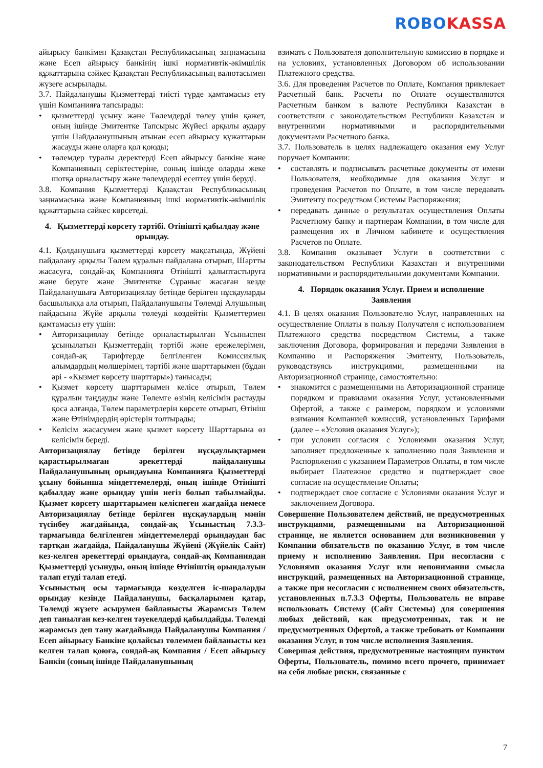ROBO KASSA
айырысу банкімен Қазақстан Республикасының заңнамасына және Есеп айырысу банкінің ішкі нормативтік-әкімшілік құжаттарына сәйкес Қазақстан Республикасының валютасымен жүзеге асырылады.
3.7. Пайдаланушы Қызметтерді тиісті түрде қамтамасыз ету үшін Компанияға тапсырады:
• қызметтерді ұсыну және Төлемдерді төлеу үшін қажет, оның ішінде Эмитентке Тапсырыс Жүйесі арқылы аудару үшін Пайдаланушының атынан есеп айырысу құжаттарын жасауды және оларға қол қоюды;
• төлемдер туралы деректерді Есеп айырысу банкіне және Компанияның серіктестеріне, соның ішінде оларды жеке шотқа орналастыру және төлемдерді есептеу үшін беруді.
3.8. Компания Қызметтерді Қазақстан Республикасының заңнамасына және Компанияның ішкі нормативтік-әкімшілік құжаттарына сәйкес көрсетеді.
4. Қызметтерді көрсету тәртібі. Өтінішті қабылдау және орындау.
4.1. Қолданушыға қызметтерді көрсету мақсатында, Жүйені пайдалану арқылы Төлем құралын пайдалана отырып, Шартты жасасуға, сондай-ақ Компанияға Өтінішті қалыптастыруға және беруге және Эмитентке Сұраныс жасаған кезде Пайдаланушыға Авторизациялау бетінде берілген нұсқауларды басшылыққа ала отырып, Пайдаланушыны Төлемді Алушының пайдасына Жүйе арқылы төлеуді көздейтін Қызметтермен қамтамасыз ету үшін:
• Авторизациялау бетінде орналастырылған Ұсыныспен ұсынылатын Қызметтердің тәртібі және ережелерімен, сондай-ақ Тарифтерде белгіленген Комиссиялық алымдардың мөлшерімен, тәртібі және шарттарымен (бұдан әрі - «Қызмет көрсету шарттары») танысады;
• Қызмет көрсету шарттарымен келісе отырып, Төлем құралын таңдауды және Төлемге өзінің келісімін растауды қоса алғанда, Төлем параметрлерін көрсете отырып, Өтініш және Өтінімдердің өрістерін толтырады;
• Келісім жасасумен және қызмет көрсету Шарттарына өз келісімін береді.
Авторизациялау бетінде берілген нұсқаулықтармен қарастырылмаған әрекеттерді пайдаланушы Пайдаланушының орындауына Компанияға Қызметтерді ұсыну бойынша міндеттемелерді, оның ішінде Өтінішті қабылдау және орындау үшін негіз болып табылмайды. Қызмет көрсету шарттарымен келіспеген жағдайда немесе Авторизациялау бетінде берілген нұсқаулардың мәнін түсінбеу жағдайында, сондай-ақ Ұсыныстың 7.3.3-тармағында белгіленген міндеттемелерді орындаудан бас тартқан жағдайда, Пайдаланушы Жүйені (Жүйелік Сайт) кез-келген әрекеттерді орындауға, сондай-ақ Компаниядан Қызметтерді ұсынуды, оның ішінде Өтініштің орындалуын талап етуді талап етеді.
Ұсыныстың осы тармағында көзделген іс-шараларды орындау кезінде Пайдаланушы, басқаларымен қатар, Төлемді жүзеге асырумен байланысты Жарамсыз Төлем деп танылған кез-келген тәуекелдерді қабылдайды. Төлемді жарамсыз деп тану жағдайында Пайдаланушы Компания / Есеп айырысу Банкіне қолайсыз төлеммен байланысты кез келген талап қоюға, сондай-ақ Компания / Есеп айырысу Банкін (соның ішінде Пайдаланушының
взимать с Пользователя дополнительную комиссию в порядке и на условиях, установленных Договором об использовании Платежного средства.
3.6. Для проведения Расчетов по Оплате, Компания привлекает Расчетный банк. Расчеты по Оплате осуществляются Расчетным банком в валюте Республики Казахстан в соответствии с законодательством Республики Казахстан и внутренними нормативными и распорядительными документами Расчетного банка.
3.7. Пользователь в целях надлежащего оказания ему Услуг поручает Компании:
• составлять и подписывать расчетные документы от имени Пользователя, необходимые для оказания Услуг и проведения Расчетов по Оплате, в том числе передавать Эмитенту посредством Системы Распоряжения;
• передавать данные о результатах осуществления Оплаты Расчетному банку и партнерам Компании, в том числе для размещения их в Личном кабинете и осуществления Расчетов по Оплате.
3.8. Компания оказывает Услуги в соответствии с законодательством Республики Казахстан и внутренними нормативными и распорядительными документами Компании.
4. Порядок оказания Услуг. Прием и исполнение Заявления
4.1. В целях оказания Пользователю Услуг, направленных на осуществление Оплаты в пользу Получателя с использованием Платежного средства посредством Системы, а также заключения Договора, формирования и передачи Заявления в Компанию и Распоряжения Эмитенту, Пользователь, руководствуясь инструкциями, размещенными на Авторизационной странице, самостоятельно:
• знакомится с размещенными на Авторизационной странице порядком и правилами оказания Услуг, установленными Офертой, а также с размером, порядком и условиями взимания Компанией комиссий, установленных Тарифами (далее – «Условия оказания Услуг»);
• при условии согласия с Условиями оказания Услуг, заполняет предложенные к заполнению поля Заявления и Распоряжения с указанием Параметров Оплаты, в том числе выбирает Платежное средство и подтверждает свое согласие на осуществление Оплаты;
• подтверждает свое согласие с Условиями оказания Услуг и заключением Договора.
Совершение Пользователем действий, не предусмотренных инструкциями, размещенными на Авторизационной странице, не является основанием для возникновения у Компании обязательств по оказанию Услуг, в том числе приему и исполнению Заявления. При несогласии с Условиями оказания Услуг или непонимании смысла инструкций, размещенных на Авторизационной странице, а также при несогласии с исполнением своих обязательств, установленных п.7.3.3 Оферты, Пользователь не вправе использовать Систему (Сайт Системы) для совершения любых действий, как предусмотренных, так и не предусмотренных Офертой, а также требовать от Компании оказания Услуг, в том числе исполнения Заявления.
Совершая действия, предусмотренные настоящим пунктом Оферты, Пользователь, помимо всего прочего, принимает на себя любые риски, связанные с
7